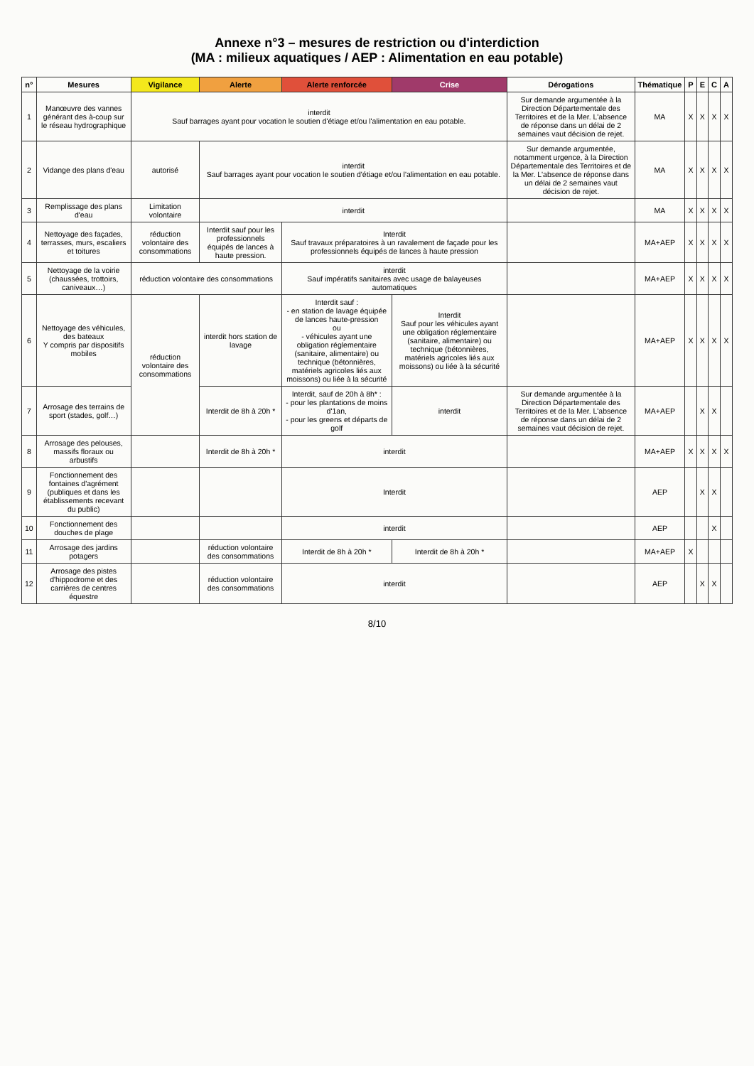Annexe n°3 – mesures de restriction ou d'interdiction
(MA : milieux aquatiques / AEP : Alimentation en eau potable)
| n° | Mesures | Vigilance | Alerte | Alerte renforcée | Crise | Dérogations | Thématique | P | E | C | A |
| --- | --- | --- | --- | --- | --- | --- | --- | --- | --- | --- | --- |
| 1 | Manœuvre des vannes générant des à-coup sur le réseau hydrographique | interdit Sauf barrages ayant pour vocation le soutien d'étiage et/ou l'alimentation en eau potable. | | | | Sur demande argumentée à la Direction Départementale des Territoires et de la Mer. L'absence de réponse dans un délai de 2 semaines vaut décision de rejet. | MA | X | X | X | X |
| 2 | Vidange des plans d'eau | autorisé | interdit Sauf barrages ayant pour vocation le soutien d'étiage et/ou l'alimentation en eau potable. | | | Sur demande argumentée, notamment urgence, à la Direction Départementale des Territoires et de la Mer. L'absence de réponse dans un délai de 2 semaines vaut décision de rejet. | MA | X | X | X | X |
| 3 | Remplissage des plans d'eau | Limitation volontaire | interdit | | | | MA | X | X | X | X |
| 4 | Nettoyage des façades, terrasses, murs, escaliers et toitures | réduction volontaire des consommations | Interdit sauf pour les professionnels équipés de lances à haute pression. | Interdit Sauf travaux préparatoires à un ravalement de façade pour les professionnels équipés de lances à haute pression | | | MA+AEP | X | X | X | X |
| 5 | Nettoyage de la voirie (chaussées, trottoirs, caniveaux…) | réduction volontaire des consommations | | interdit Sauf impératifs sanitaires avec usage de balayeuses automatiques | | | MA+AEP | X | X | X | X |
| 6 | Nettoyage des véhicules, des bateaux Y compris par dispositifs mobiles | réduction volontaire des consommations | interdit hors station de lavage | Interdit sauf : - en station de lavage équipée de lances haute-pression ou - véhicules ayant une obligation réglementaire (sanitaire, alimentaire) ou technique (bétonnières, matériels agricoles liés aux moissons) ou liée à la sécurité | Interdit Sauf pour les véhicules ayant une obligation réglementaire (sanitaire, alimentaire) ou technique (bétonnières, matériels agricoles liés aux moissons) ou liée à la sécurité | | MA+AEP | X | X | X | X |
| 7 | Arrosage des terrains de sport (stades, golf…) | | Interdit de 8h à 20h * | Interdit, sauf de 20h à 8h* : - pour les plantations de moins d'1an, - pour les greens et départs de golf | interdit | Sur demande argumentée à la Direction Départementale des Territoires et de la Mer. L'absence de réponse dans un délai de 2 semaines vaut décision de rejet. | MA+AEP | | X | X | |
| 8 | Arrosage des pelouses, massifs floraux ou arbustifs | | Interdit de 8h à 20h * | interdit | | | MA+AEP | X | X | X | X |
| 9 | Fonctionnement des fontaines d'agrément (publiques et dans les établissements recevant du public) | | | Interdit | | | AEP | | X | X | |
| 10 | Fonctionnement des douches de plage | | | interdit | | | AEP | | | X | |
| 11 | Arrosage des jardins potagers | | réduction volontaire des consommations | Interdit de 8h à 20h * | Interdit de 8h à 20h * | | MA+AEP | X | | | |
| 12 | Arrosage des pistes d'hippodrome et des carrières de centres équestre | | réduction volontaire des consommations | interdit | | | AEP | | X | X | |
8/10